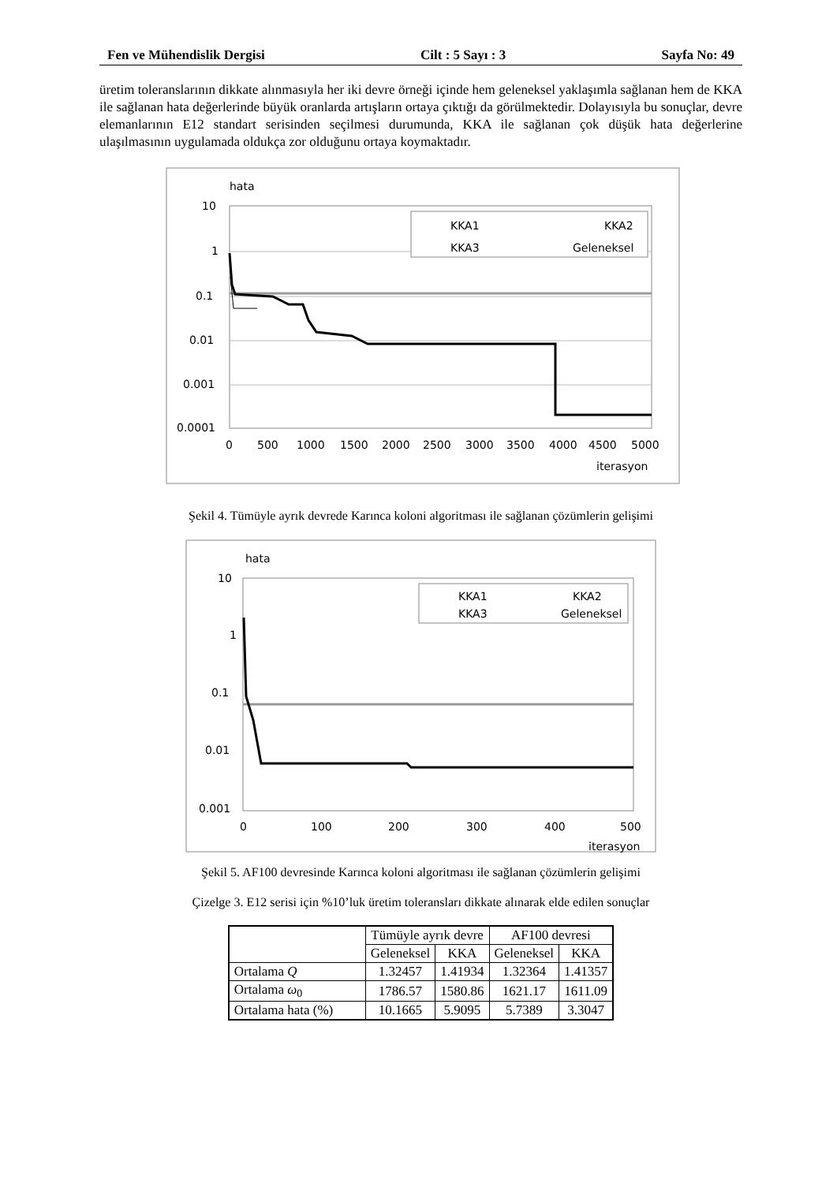Fen ve Mühendislik Dergisi Cilt : 5 Sayı : 3 Sayfa No: 49
üretim toleranslarının dikkate alınmasıyla her iki devre örneği içinde hem geleneksel yaklaşımla sağlanan hem de KKA ile sağlanan hata değerlerinde büyük oranlarda artışların ortaya çıktığı da görülmektedir. Dolayısıyla bu sonuçlar, devre elemanlarının E12 standart serisinden seçilmesi durumunda, KKA ile sağlanan çok düşük hata değerlerine ulaşılmasının uygulamada oldukça zor olduğunu ortaya koymaktadır.
hata
10
1
0.1
0.01
0.001
0.0001
0
500
1000
1500
2000
2500
3000
3500
4000
4500
5000
iterasyon
KKA1
KKA2
KKA3
Geleneksel
Şekil 4. Tümüyle ayrık devrede Karınca koloni algoritması ile sağlanan çözümlerin gelişimi
hata
10
1
0.1
0.01
0.001
0
100
200
300
400
500
iterasyon
KKA1
KKA2
KKA3
Geleneksel
Şekil 5. AF100 devresinde Karınca koloni algoritması ile sağlanan çözümlerin gelişimi
Çizelge 3. E12 serisi için %10’luk üretim toleransları dikkate alınarak elde edilen sonuçlar
| | Tümüyle ayrık devre | | AF100 devresi | |
| --- | --- | --- | --- | --- |
| | Geleneksel | KKA | Geleneksel | KKA |
| Ortalama Q | 1.32457 | 1.41934 | 1.32364 | 1.41357 |
| Ortalama ω<sub>0</sub> | 1786.57 | 1580.86 | 1621.17 | 1611.09 |
| Ortalama hata (%) | 10.1665 | 5.9095 | 5.7389 | 3.3047 |